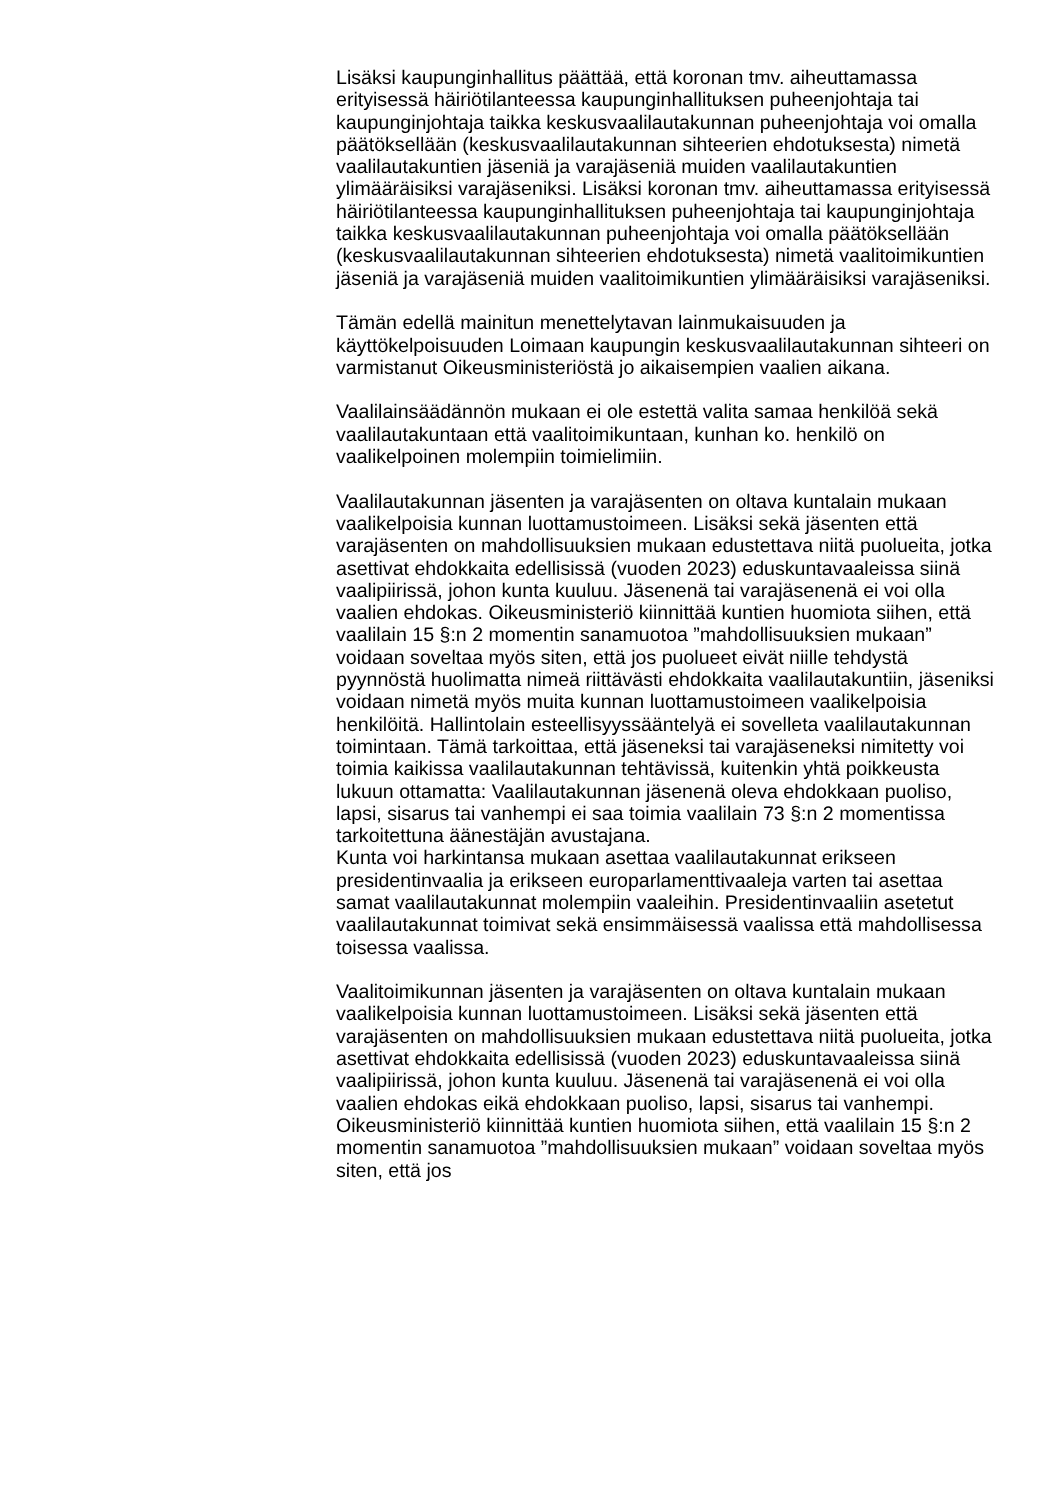Lisäksi kaupunginhallitus päättää, että koronan tmv. aiheuttamassa erityisessä häiriötilanteessa kaupunginhallituksen puheenjohtaja tai kaupunginjohtaja taikka keskusvaalilautakunnan puheenjohtaja voi omalla päätöksellään (keskusvaalilautakunnan sihteerien ehdotuk­sesta) nimetä vaalilautakuntien jäseniä ja varajäseniä muiden vaalilautakuntien ylimääräisiksi varajäseniksi. Lisäksi koronan tmv. aiheuttamassa erityisessä häiriötilanteessa kaupunginhallituksen puheenjohtaja tai kaupunginjohtaja taikka keskusvaalilautakunnan puheenjohtaja voi omalla päätöksellään (keskusvaalilautakunnan sihteerien ehdotuksesta) nimetä vaalitoimikuntien jäseniä ja varajäseniä muiden vaalitoimikuntien ylimääräisiksi varajäseniksi.
Tämän edellä mainitun menettelytavan lainmukaisuuden ja käyttökelpoisuuden Loimaan kaupungin keskusvaalilautakunnan sihteeri on varmistanut Oikeusministeriöstä jo aikaisempien vaalien aikana.
Vaalilainsäädännön mukaan ei ole estettä valita samaa henkilöä sekä vaalilautakuntaan että vaalitoimikuntaan, kunhan ko. henkilö on vaalikelpoinen molempiin toimielimiin.
Vaalilautakunnan jäsenten ja varajäsenten on oltava kuntalain mukaan vaalikelpoisia kunnan luottamustoimeen. Lisäksi sekä jäsenten että varajäsenten on mahdollisuuksien mukaan edustettava niitä puolueita, jotka asettivat ehdokkaita edellisissä (vuoden 2023) eduskuntavaaleissa siinä vaalipiirissä, johon kunta kuuluu. Jäsenenä tai varajäsenenä ei voi olla vaalien ehdokas. Oikeusministeriö kiinnittää kuntien huomiota siihen, että vaalilain 15 §:n 2 momentin sanamuotoa ”mahdollisuuksien mukaan” voidaan soveltaa myös siten, että jos puolueet eivät niille tehdystä pyynnöstä huolimatta nimeä riittävästi ehdokkaita vaalilautakuntiin, jäseniksi voidaan nimetä myös muita kunnan luottamustoimeen vaalikelpoisia henkilöitä. Hallintolain esteellisyyssääntelyä ei sovelleta vaalilautakunnan toimintaan. Tämä tarkoittaa, että jäseneksi tai varajäseneksi nimitetty voi toimia kaikissa vaalilautakunnan tehtävissä, kuitenkin yhtä poikkeusta lukuun ottamatta: Vaalilautakunnan jäsenenä oleva ehdokkaan puoliso, lapsi, sisarus tai vanhempi ei saa toimia vaalilain 73 §:n 2 momentissa tarkoitettuna äänestäjän avustajana.
Kunta voi harkintansa mukaan asettaa vaalilautakunnat erikseen presidentinvaalia ja erikseen europarlamenttivaaleja varten tai asettaa samat vaalilautakunnat molempiin vaaleihin. Presidentinvaaliin asetetut vaalilautakunnat toimivat sekä ensimmäisessä vaalissa että mahdollisessa toisessa vaalissa.
Vaalitoimikunnan jäsenten ja varajäsenten on oltava kuntalain mukaan vaalikelpoisia kunnan luottamustoimeen. Lisäksi sekä jäsenten että varajäsenten on mahdollisuuksien mukaan edustettava niitä puolueita, jotka asettivat ehdokkaita edellisissä (vuoden 2023) eduskuntavaaleissa siinä vaalipiirissä, johon kunta kuuluu. Jäsenenä tai varajäsenenä ei voi olla vaalien ehdokas eikä ehdokkaan puoliso, lapsi, sisarus tai vanhempi. Oikeusministeriö kiinnittää kuntien huomiota siihen, että vaalilain 15 §:n 2 momentin sanamuotoa ”mahdollisuuksien mukaan” voidaan soveltaa myös siten, että jos